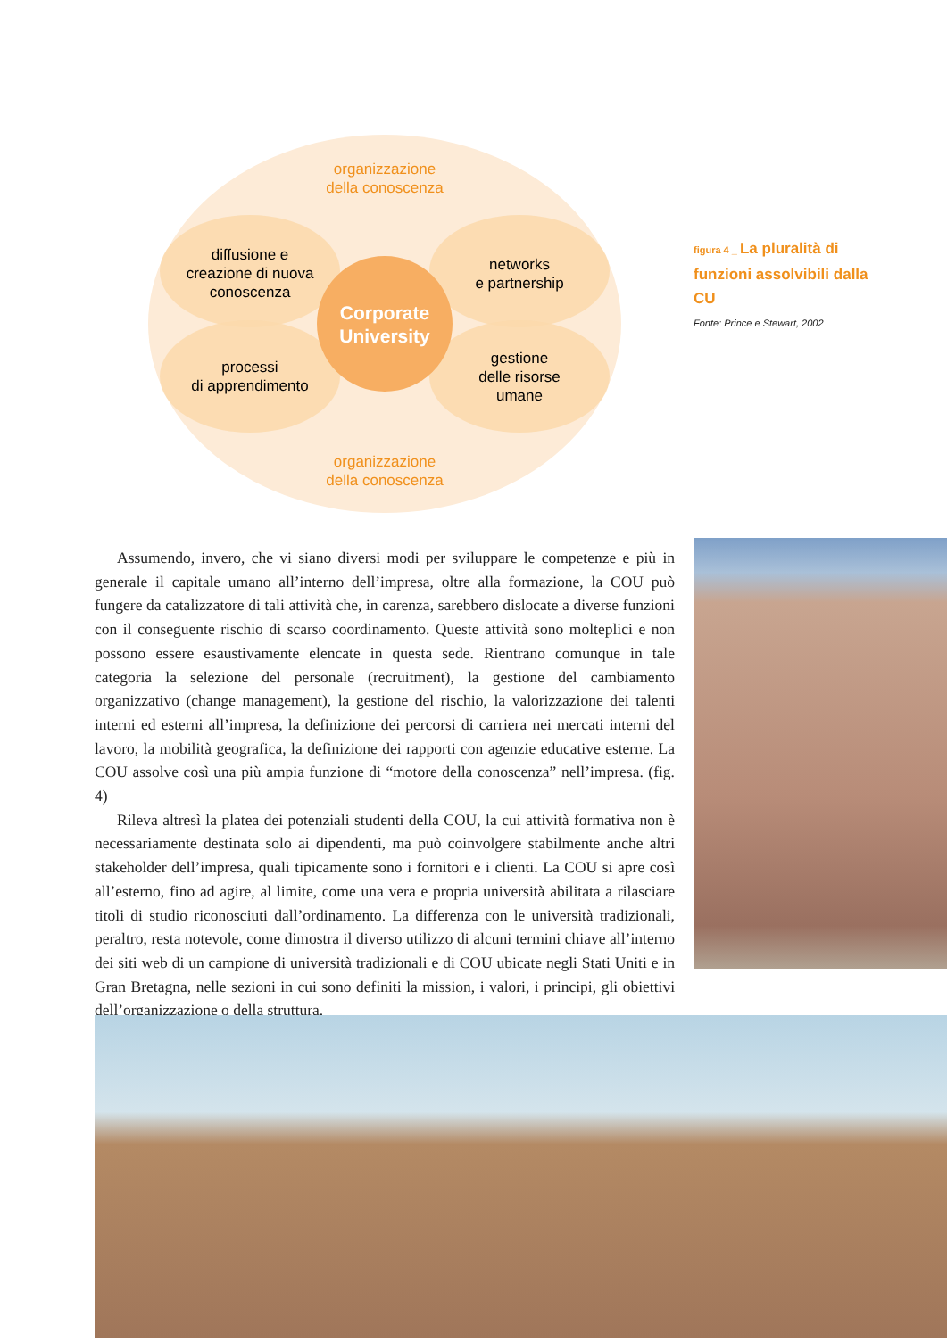organizzazione
della conoscenza
diffusione e
creazione di nuova
conoscenza
networks
e partnership
Corporate
University
processi
di apprendimento
gestione
delle risorse
umane
organizzazione
della conoscenza
figura 4 _ La pluralità di funzioni assolvibili dalla CU
Fonte: Prince e Stewart, 2002
Assumendo, invero, che vi siano diversi modi per sviluppare le competenze e più in generale il capitale umano all’interno dell’impresa, oltre alla formazione, la COU può fungere da catalizzatore di tali attività che, in carenza, sarebbero dislocate a diverse funzioni con il conseguente rischio di scarso coordinamento. Queste attività sono molteplici e non possono essere esaustivamente elencate in questa sede. Rientrano comunque in tale categoria la selezione del personale (recruitment), la gestione del cambiamento organizzativo (change management), la gestione del rischio, la valorizzazione dei talenti interni ed esterni all’impresa, la definizione dei percorsi di carriera nei mercati interni del lavoro, la mobilità geografica, la definizione dei rapporti con agenzie educative esterne. La COU assolve così una più ampia funzione di “motore della conoscenza” nell’impresa. (fig. 4)
Rileva altresì la platea dei potenziali studenti della COU, la cui attività formativa non è necessariamente destinata solo ai dipendenti, ma può coinvolgere stabilmente anche altri stakeholder dell’impresa, quali tipicamente sono i fornitori e i clienti. La COU si apre così all’esterno, fino ad agire, al limite, come una vera e propria università abilitata a rilasciare titoli di studio riconosciuti dall’ordinamento. La differenza con le università tradizionali, peraltro, resta notevole, come dimostra il diverso utilizzo di alcuni termini chiave all’interno dei siti web di un campione di università tradizionali e di COU ubicate negli Stati Uniti e in Gran Bretagna, nelle sezioni in cui sono definiti la mission, i valori, i principi, gli obiettivi dell’organizzazione o della struttura.